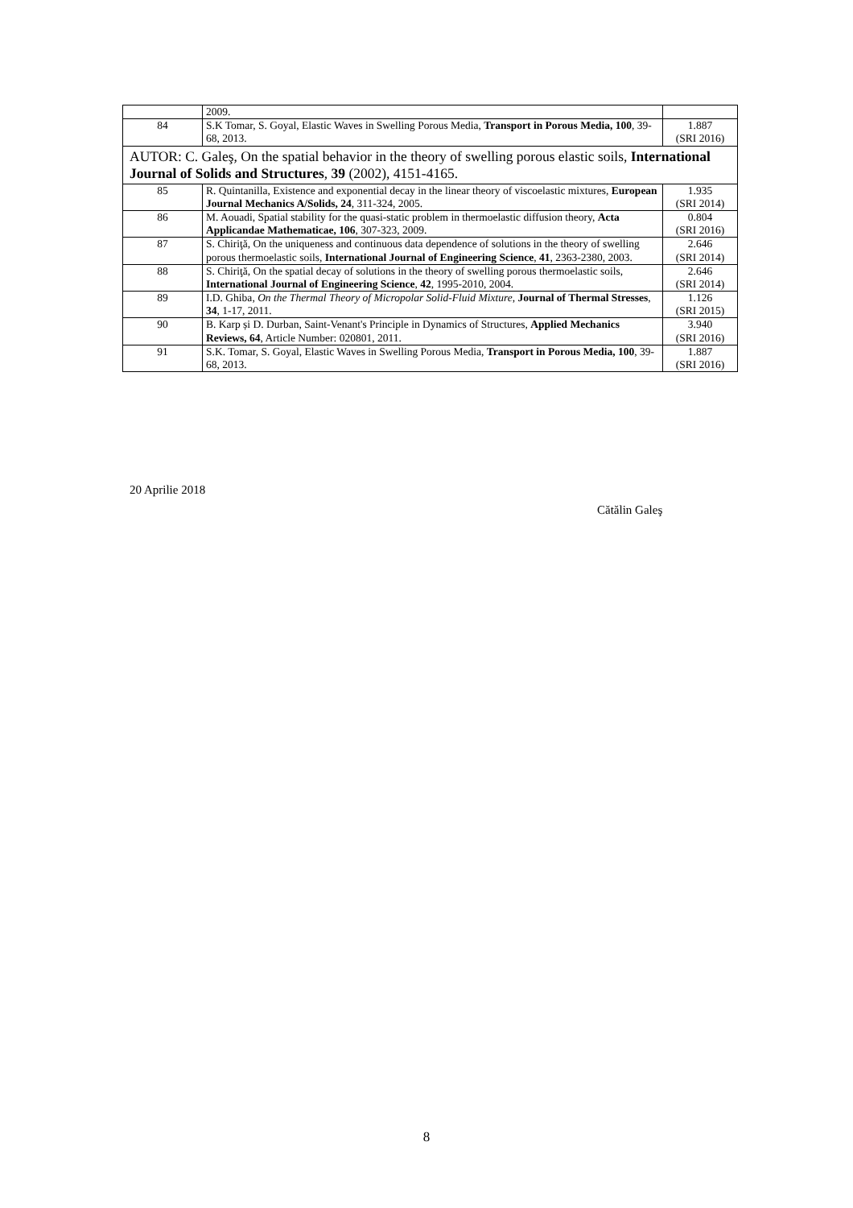| | 2009. | |
| 84 | S.K Tomar, S. Goyal, Elastic Waves in Swelling Porous Media, Transport in Porous Media, 100 , 39-68, 2013. | 1.887 (SRI 2016) |
| AUTOR: C. Galeş, On the spatial behavior in the theory of swelling porous elastic soils, International Journal of Solids and Structures , 39 (2002), 4151-4165. | | |
| 85 | R. Quintanilla, Existence and exponential decay in the linear theory of viscoelastic mixtures, European Journal Mechanics A/Solids, 24 , 311-324, 2005. | 1.935 (SRI 2014) |
| 86 | M. Aouadi, Spatial stability for the quasi-static problem in thermoelastic diffusion theory, Acta Applicandae Mathematicae, 106 , 307-323, 2009. | 0.804 (SRI 2016) |
| 87 | S. Chiriţă, On the uniqueness and continuous data dependence of solutions in the theory of swelling porous thermoelastic soils, International Journal of Engineering Science , 41 , 2363-2380, 2003. | 2.646 (SRI 2014) |
| 88 | S. Chiriţă, On the spatial decay of solutions in the theory of swelling porous thermoelastic soils, International Journal of Engineering Science , 42 , 1995-2010, 2004. | 2.646 (SRI 2014) |
| 89 | I.D. Ghiba , On the Thermal Theory of Micropolar Solid-Fluid Mixture , Journal of Thermal Stresses , 34 , 1-17, 2011. | 1.126 (SRI 2015) |
| 90 | B. Karp și D. Durban, Saint-Venant's Principle in Dynamics of Structures, Applied Mechanics Reviews, 64 , Article Number: 020801, 2011. | 3.940 (SRI 2016) |
| 91 | S.K. Tomar, S. Goyal, Elastic Waves in Swelling Porous Media, Transport in Porous Media, 100 , 39-68, 2013. | 1.887 (SRI 2016) |
20 Aprilie 2018
Cătălin Galeş
8